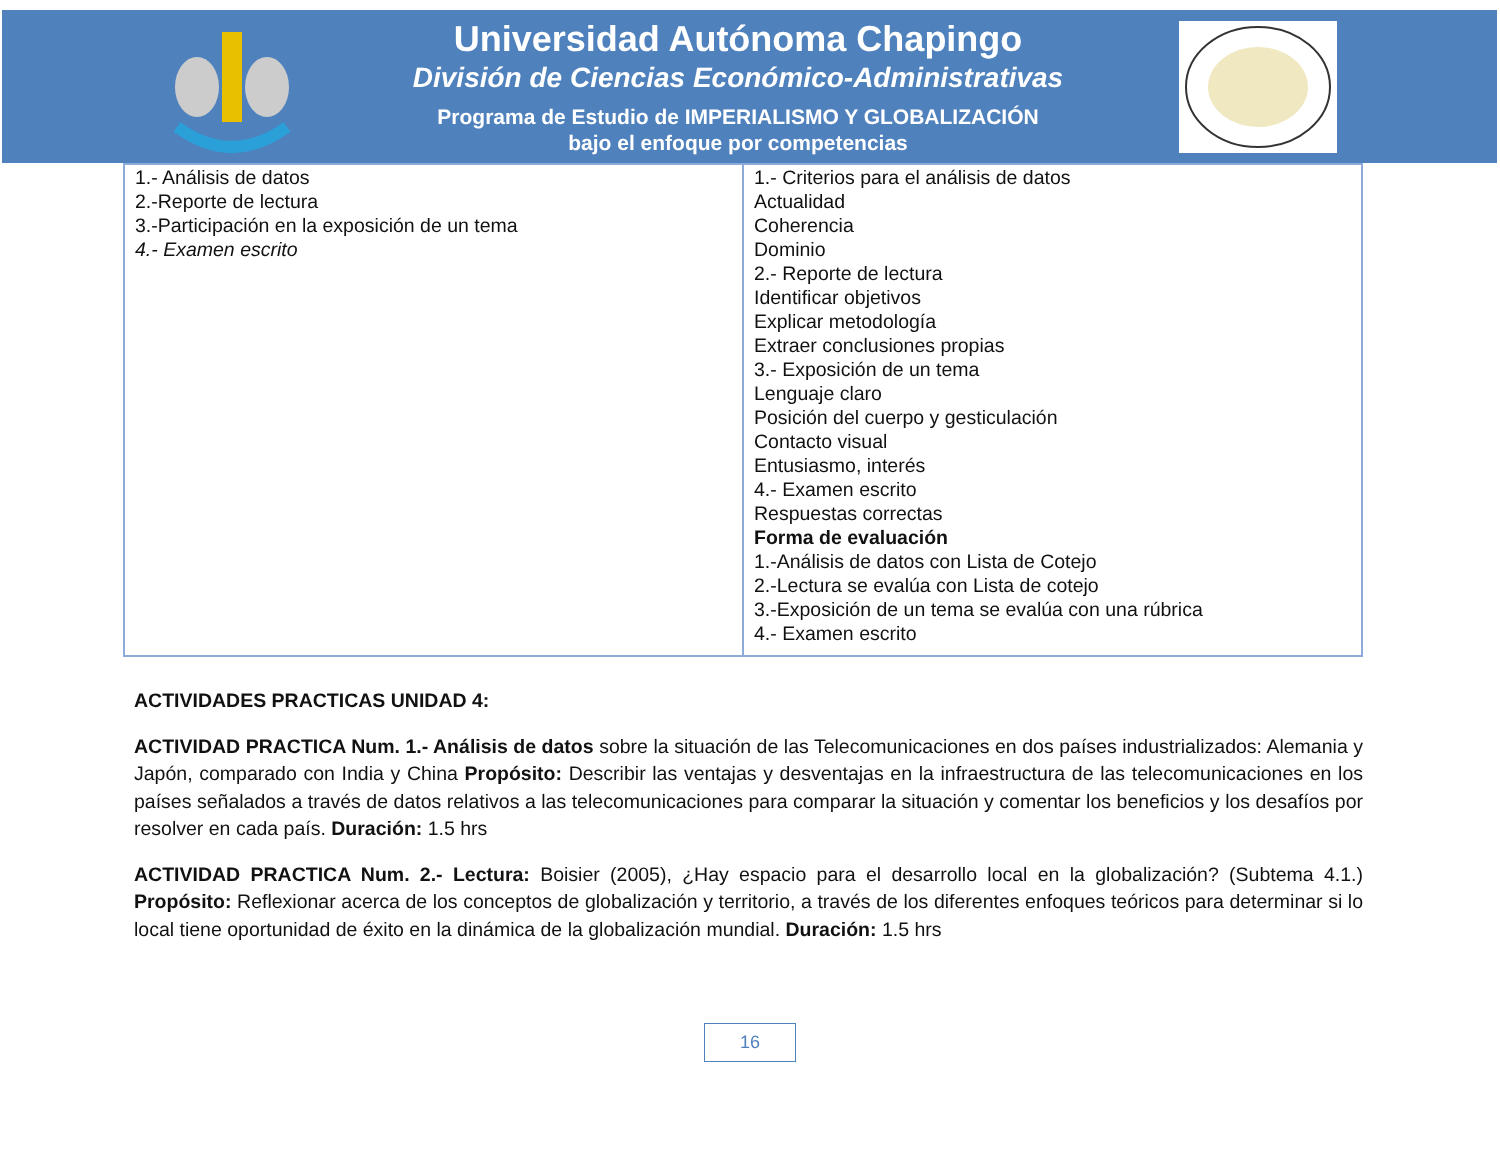Universidad Autónoma Chapingo
División de Ciencias Económico-Administrativas
Programa de Estudio de IMPERIALISMO Y GLOBALIZACIÓN
bajo el enfoque por competencias
| 1.- Análisis de datos 2.-Reporte de lectura 3.-Participación en la exposición de un tema 4.- Examen escrito | 1.- Criterios para el análisis de datos Actualidad Coherencia Dominio 2.- Reporte de lectura Identificar objetivos Explicar metodología Extraer conclusiones propias 3.- Exposición de un tema Lenguaje claro Posición del cuerpo y gesticulación Contacto visual Entusiasmo, interés 4.- Examen escrito Respuestas correctas Forma de evaluación 1.-Análisis de datos con Lista de Cotejo 2.-Lectura se evalúa con Lista de cotejo 3.-Exposición de un tema se evalúa con una rúbrica 4.- Examen escrito |
ACTIVIDADES PRACTICAS UNIDAD 4:
ACTIVIDAD PRACTICA Num. 1.- Análisis de datos sobre la situación de las Telecomunicaciones en dos países industrializados: Alemania y Japón, comparado con India y China Propósito: Describir las ventajas y desventajas en la infraestructura de las telecomunicaciones en los países señalados a través de datos relativos a las telecomunicaciones para comparar la situación y comentar los beneficios y los desafíos por resolver en cada país. Duración: 1.5 hrs
ACTIVIDAD PRACTICA Num. 2.- Lectura: Boisier (2005), ¿Hay espacio para el desarrollo local en la globalización? (Subtema 4.1.) Propósito: Reflexionar acerca de los conceptos de globalización y territorio, a través de los diferentes enfoques teóricos para determinar si lo local tiene oportunidad de éxito en la dinámica de la globalización mundial. Duración: 1.5 hrs
16